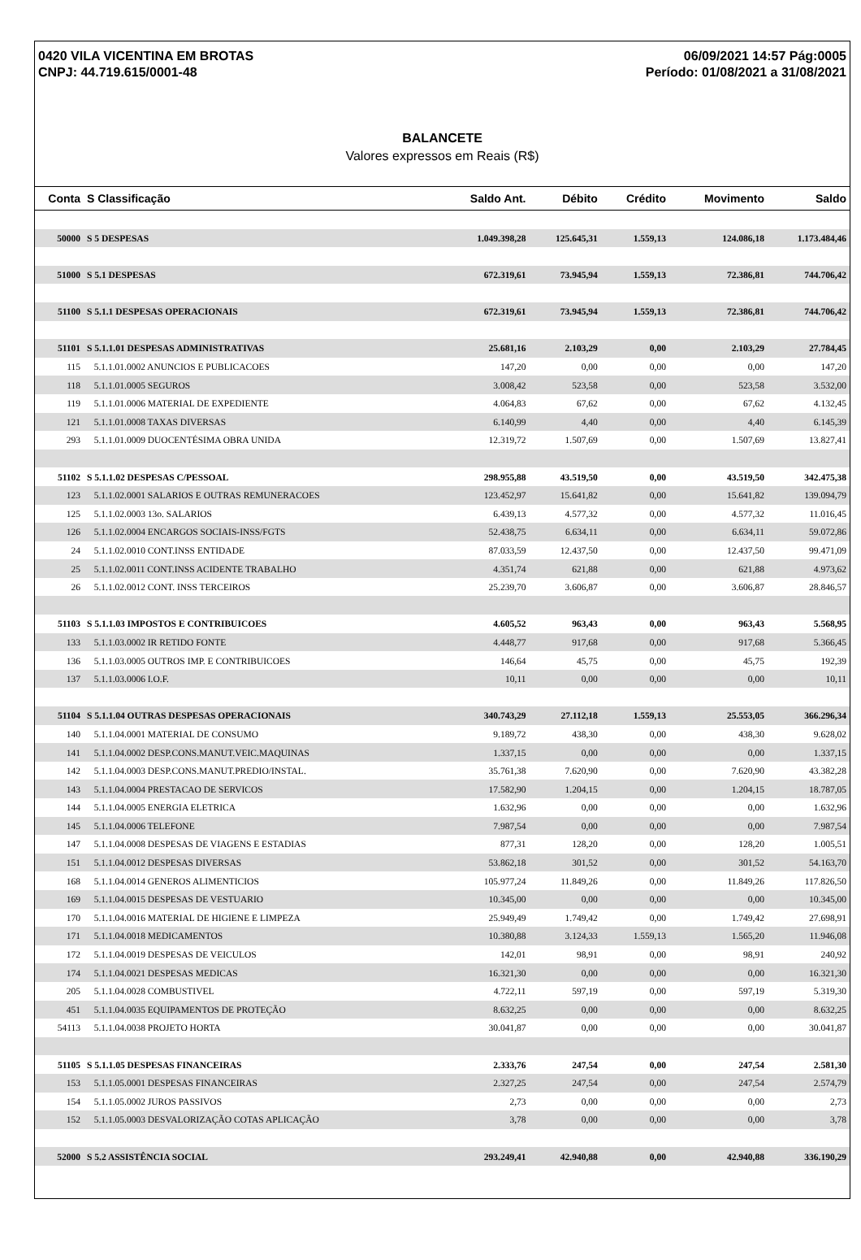0420 VILA VICENTINA EM BROTAS
CNPJ: 44.719.615/0001-48
06/09/2021 14:57 Pág:0005
Período: 01/08/2021 a 31/08/2021
BALANCETE
Valores expressos em Reais (R$)
| Conta | S Classificação | Saldo Ant. | Débito | Crédito | Movimento | Saldo |
| --- | --- | --- | --- | --- | --- | --- |
| 50000 | S 5 DESPESAS | 1.049.398,28 | 125.645,31 | 1.559,13 | 124.086,18 | 1.173.484,46 |
| 51000 | S 5.1 DESPESAS | 672.319,61 | 73.945,94 | 1.559,13 | 72.386,81 | 744.706,42 |
| 51100 | S 5.1.1 DESPESAS OPERACIONAIS | 672.319,61 | 73.945,94 | 1.559,13 | 72.386,81 | 744.706,42 |
| 51101 | S 5.1.1.01 DESPESAS ADMINISTRATIVAS | 25.681,16 | 2.103,29 | 0,00 | 2.103,29 | 27.784,45 |
| 115 | 5.1.1.01.0002 ANUNCIOS E PUBLICACOES | 147,20 | 0,00 | 0,00 | 0,00 | 147,20 |
| 118 | 5.1.1.01.0005 SEGUROS | 3.008,42 | 523,58 | 0,00 | 523,58 | 3.532,00 |
| 119 | 5.1.1.01.0006 MATERIAL DE EXPEDIENTE | 4.064,83 | 67,62 | 0,00 | 67,62 | 4.132,45 |
| 121 | 5.1.1.01.0008 TAXAS DIVERSAS | 6.140,99 | 4,40 | 0,00 | 4,40 | 6.145,39 |
| 293 | 5.1.1.01.0009 DUOCENTÉSIMA OBRA UNIDA | 12.319,72 | 1.507,69 | 0,00 | 1.507,69 | 13.827,41 |
| 51102 | S 5.1.1.02 DESPESAS C/PESSOAL | 298.955,88 | 43.519,50 | 0,00 | 43.519,50 | 342.475,38 |
| 123 | 5.1.1.02.0001 SALARIOS E OUTRAS REMUNERACOES | 123.452,97 | 15.641,82 | 0,00 | 15.641,82 | 139.094,79 |
| 125 | 5.1.1.02.0003 13o. SALARIOS | 6.439,13 | 4.577,32 | 0,00 | 4.577,32 | 11.016,45 |
| 126 | 5.1.1.02.0004 ENCARGOS SOCIAIS-INSS/FGTS | 52.438,75 | 6.634,11 | 0,00 | 6.634,11 | 59.072,86 |
| 24 | 5.1.1.02.0010 CONT.INSS ENTIDADE | 87.033,59 | 12.437,50 | 0,00 | 12.437,50 | 99.471,09 |
| 25 | 5.1.1.02.0011 CONT.INSS ACIDENTE TRABALHO | 4.351,74 | 621,88 | 0,00 | 621,88 | 4.973,62 |
| 26 | 5.1.1.02.0012 CONT. INSS TERCEIROS | 25.239,70 | 3.606,87 | 0,00 | 3.606,87 | 28.846,57 |
| 51103 | S 5.1.1.03 IMPOSTOS E CONTRIBUICOES | 4.605,52 | 963,43 | 0,00 | 963,43 | 5.568,95 |
| 133 | 5.1.1.03.0002 IR RETIDO FONTE | 4.448,77 | 917,68 | 0,00 | 917,68 | 5.366,45 |
| 136 | 5.1.1.03.0005 OUTROS IMP. E CONTRIBUICOES | 146,64 | 45,75 | 0,00 | 45,75 | 192,39 |
| 137 | 5.1.1.03.0006 I.O.F. | 10,11 | 0,00 | 0,00 | 0,00 | 10,11 |
| 51104 | S 5.1.1.04 OUTRAS DESPESAS OPERACIONAIS | 340.743,29 | 27.112,18 | 1.559,13 | 25.553,05 | 366.296,34 |
| 140 | 5.1.1.04.0001 MATERIAL DE CONSUMO | 9.189,72 | 438,30 | 0,00 | 438,30 | 9.628,02 |
| 141 | 5.1.1.04.0002 DESP.CONS.MANUT.VEIC.MAQUINAS | 1.337,15 | 0,00 | 0,00 | 0,00 | 1.337,15 |
| 142 | 5.1.1.04.0003 DESP.CONS.MANUT.PREDIO/INSTAL. | 35.761,38 | 7.620,90 | 0,00 | 7.620,90 | 43.382,28 |
| 143 | 5.1.1.04.0004 PRESTACAO DE SERVICOS | 17.582,90 | 1.204,15 | 0,00 | 1.204,15 | 18.787,05 |
| 144 | 5.1.1.04.0005 ENERGIA ELETRICA | 1.632,96 | 0,00 | 0,00 | 0,00 | 1.632,96 |
| 145 | 5.1.1.04.0006 TELEFONE | 7.987,54 | 0,00 | 0,00 | 0,00 | 7.987,54 |
| 147 | 5.1.1.04.0008 DESPESAS DE VIAGENS E ESTADIAS | 877,31 | 128,20 | 0,00 | 128,20 | 1.005,51 |
| 151 | 5.1.1.04.0012 DESPESAS DIVERSAS | 53.862,18 | 301,52 | 0,00 | 301,52 | 54.163,70 |
| 168 | 5.1.1.04.0014 GENEROS ALIMENTICIOS | 105.977,24 | 11.849,26 | 0,00 | 11.849,26 | 117.826,50 |
| 169 | 5.1.1.04.0015 DESPESAS DE VESTUARIO | 10.345,00 | 0,00 | 0,00 | 0,00 | 10.345,00 |
| 170 | 5.1.1.04.0016 MATERIAL DE HIGIENE E LIMPEZA | 25.949,49 | 1.749,42 | 0,00 | 1.749,42 | 27.698,91 |
| 171 | 5.1.1.04.0018 MEDICAMENTOS | 10.380,88 | 3.124,33 | 1.559,13 | 1.565,20 | 11.946,08 |
| 172 | 5.1.1.04.0019 DESPESAS DE VEICULOS | 142,01 | 98,91 | 0,00 | 98,91 | 240,92 |
| 174 | 5.1.1.04.0021 DESPESAS MEDICAS | 16.321,30 | 0,00 | 0,00 | 0,00 | 16.321,30 |
| 205 | 5.1.1.04.0028 COMBUSTIVEL | 4.722,11 | 597,19 | 0,00 | 597,19 | 5.319,30 |
| 451 | 5.1.1.04.0035 EQUIPAMENTOS DE PROTEÇÃO | 8.632,25 | 0,00 | 0,00 | 0,00 | 8.632,25 |
| 54113 | 5.1.1.04.0038 PROJETO HORTA | 30.041,87 | 0,00 | 0,00 | 0,00 | 30.041,87 |
| 51105 | S 5.1.1.05 DESPESAS FINANCEIRAS | 2.333,76 | 247,54 | 0,00 | 247,54 | 2.581,30 |
| 153 | 5.1.1.05.0001 DESPESAS FINANCEIRAS | 2.327,25 | 247,54 | 0,00 | 247,54 | 2.574,79 |
| 154 | 5.1.1.05.0002 JUROS PASSIVOS | 2,73 | 0,00 | 0,00 | 0,00 | 2,73 |
| 152 | 5.1.1.05.0003 DESVALORIZAÇÃO COTAS APLICAÇÃO | 3,78 | 0,00 | 0,00 | 0,00 | 3,78 |
| 52000 | S 5.2 ASSISTÊNCIA SOCIAL | 293.249,41 | 42.940,88 | 0,00 | 42.940,88 | 336.190,29 |